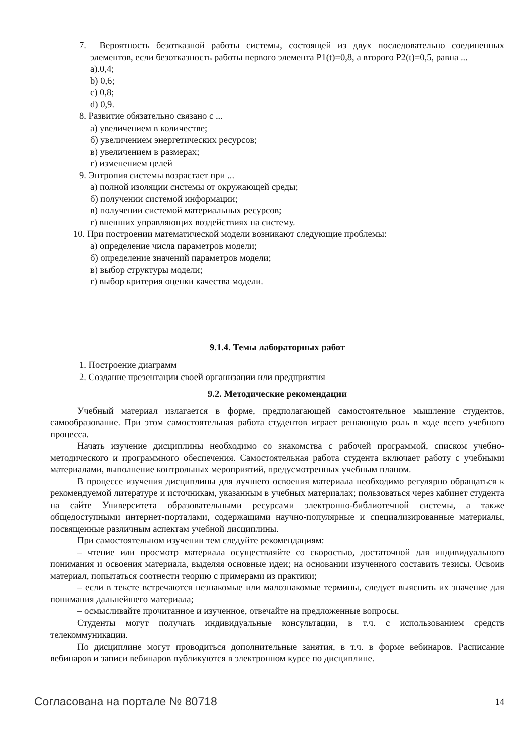7. Вероятность безотказной работы системы, состоящей из двух последовательно соединенных элементов, если безотказность работы первого элемента P1(t)=0,8, а второго P2(t)=0,5, равна ...
a).0,4;
b) 0,6;
c) 0,8;
d) 0,9.
8. Развитие обязательно связано с ...
а) увеличением в количестве;
б) увеличением энергетических ресурсов;
в) увеличением в размерах;
г) изменением целей
9. Энтропия системы возрастает при ...
а) полной изоляции системы от окружающей среды;
б) получении системой информации;
в) получении системой материальных ресурсов;
г) внешних управляющих воздействиях на систему.
10. При построении математической модели возникают следующие проблемы:
а) определение числа параметров модели;
б) определение значений параметров модели;
в) выбор структуры модели;
г) выбор критерия оценки качества модели.
9.1.4. Темы лабораторных работ
1. Построение диаграмм
2. Создание презентации своей организации или предприятия
9.2. Методические рекомендации
Учебный материал излагается в форме, предполагающей самостоятельное мышление студентов, самообразование. При этом самостоятельная работа студентов играет решающую роль в ходе всего учебного процесса.
Начать изучение дисциплины необходимо со знакомства с рабочей программой, списком учебно-методического и программного обеспечения. Самостоятельная работа студента включает работу с учебными материалами, выполнение контрольных мероприятий, предусмотренных учебным планом.
В процессе изучения дисциплины для лучшего освоения материала необходимо регулярно обращаться к рекомендуемой литературе и источникам, указанным в учебных материалах; пользоваться через кабинет студента на сайте Университета образовательными ресурсами электронно-библиотечной системы, а также общедоступными интернет-порталами, содержащими научно-популярные и специализированные материалы, посвященные различным аспектам учебной дисциплины.
При самостоятельном изучении тем следуйте рекомендациям:
– чтение или просмотр материала осуществляйте со скоростью, достаточной для индивидуального понимания и освоения материала, выделяя основные идеи; на основании изученного составить тезисы. Освоив материал, попытаться соотнести теорию с примерами из практики;
– если в тексте встречаются незнакомые или малознакомые термины, следует выяснить их значение для понимания дальнейшего материала;
– осмысливайте прочитанное и изученное, отвечайте на предложенные вопросы.
Студенты могут получать индивидуальные консультации, в т.ч. с использованием средств телекоммуникации.
По дисциплине могут проводиться дополнительные занятия, в т.ч. в форме вебинаров. Расписание вебинаров и записи вебинаров публикуются в электронном курсе по дисциплине.
Согласована на портале № 80718 14